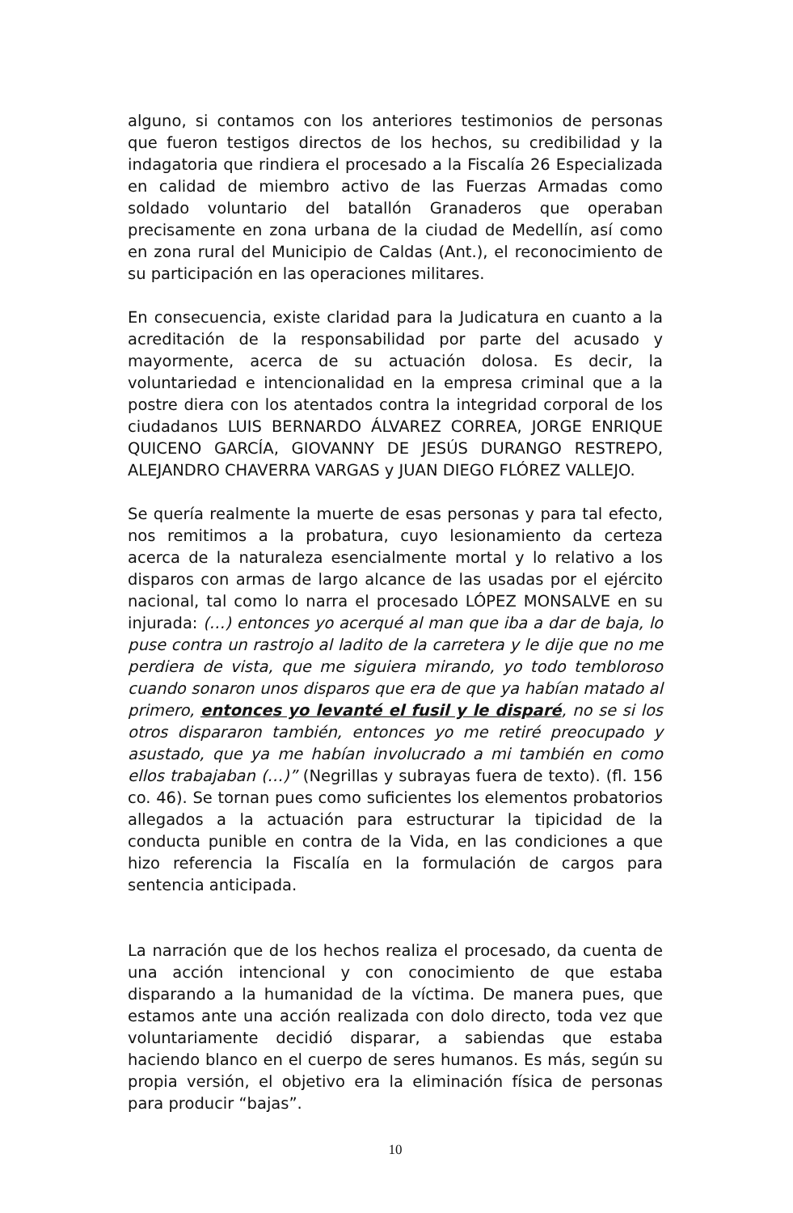alguno, si contamos con los anteriores testimonios de personas que fueron testigos directos de los hechos, su credibilidad y la indagatoria que rindiera el procesado a la Fiscalía 26 Especializada en calidad de miembro activo de las Fuerzas Armadas como soldado voluntario del batallón Granaderos que operaban precisamente en zona urbana de la ciudad de Medellín, así como en zona rural del Municipio de Caldas (Ant.), el reconocimiento de su participación en las operaciones militares.
En consecuencia, existe claridad para la Judicatura en cuanto a la acreditación de la responsabilidad por parte del acusado y mayormente, acerca de su actuación dolosa. Es decir, la voluntariedad e intencionalidad en la empresa criminal que a la postre diera con los atentados contra la integridad corporal de los ciudadanos LUIS BERNARDO ÁLVAREZ CORREA, JORGE ENRIQUE QUICENO GARCÍA, GIOVANNY DE JESÚS DURANGO RESTREPO, ALEJANDRO CHAVERRA VARGAS y JUAN DIEGO FLÓREZ VALLEJO.
Se quería realmente la muerte de esas personas y para tal efecto, nos remitimos a la probatura, cuyo lesionamiento da certeza acerca de la naturaleza esencialmente mortal y lo relativo a los disparos con armas de largo alcance de las usadas por el ejército nacional, tal como lo narra el procesado LÓPEZ MONSALVE en su injurada: (…) entonces yo acerqué al man que iba a dar de baja, lo puse contra un rastrojo al ladito de la carretera y le dije que no me perdiera de vista, que me siguiera mirando, yo todo tembloroso cuando sonaron unos disparos que era de que ya habían matado al primero, entonces yo levanté el fusil y le disparé, no se si los otros dispararon también, entonces yo me retiré preocupado y asustado, que ya me habían involucrado a mi también en como ellos trabajaban (…)” (Negrillas y subrayas fuera de texto). (fl. 156 co. 46). Se tornan pues como suficientes los elementos probatorios allegados a la actuación para estructurar la tipicidad de la conducta punible en contra de la Vida, en las condiciones a que hizo referencia la Fiscalía en la formulación de cargos para sentencia anticipada.
La narración que de los hechos realiza el procesado, da cuenta de una acción intencional y con conocimiento de que estaba disparando a la humanidad de la víctima. De manera pues, que estamos ante una acción realizada con dolo directo, toda vez que voluntariamente decidió disparar, a sabiendas que estaba haciendo blanco en el cuerpo de seres humanos. Es más, según su propia versión, el objetivo era la eliminación física de personas para producir “bajas”.
10